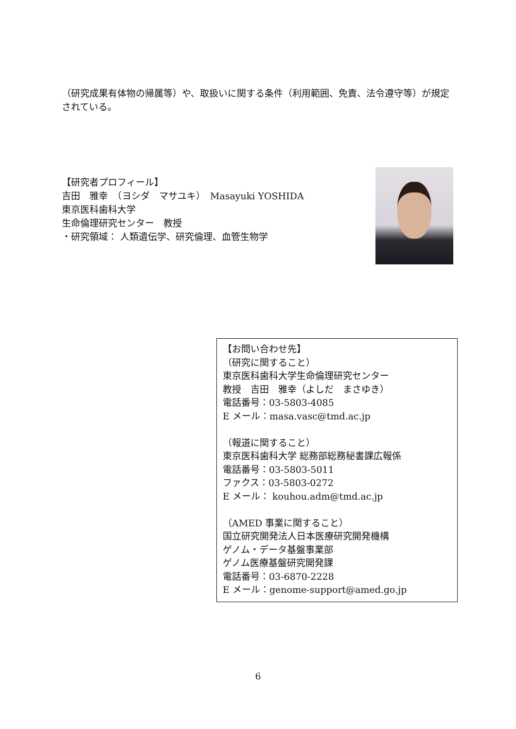（研究成果有体物の帰属等）や、取扱いに関する条件（利用範囲、免責、法令遵守等）が規定されている。
【研究者プロフィール】
吉田　雅幸　（ヨシダ　マサユキ）　Masayuki YOSHIDA
東京医科歯科大学
生命倫理研究センター　教授
・研究領域： 人類遺伝学、研究倫理、血管生物学
【お問い合わせ先】
（研究に関すること）
東京医科歯科大学生命倫理研究センター
教授　吉田　雅幸（よしだ　まさゆき）
電話番号：03-5803-4085
E メール：masa.vasc@tmd.ac.jp
（報道に関すること）
東京医科歯科大学 総務部総務秘書課広報係
電話番号：03-5803-5011
ファクス：03-5803-0272
E メール： kouhou.adm@tmd.ac.jp
（AMED 事業に関すること）
国立研究開発法人日本医療研究開発機構
ゲノム・データ基盤事業部
ゲノム医療基盤研究開発課
電話番号：03-6870-2228
E メール：genome-support@amed.go.jp
6